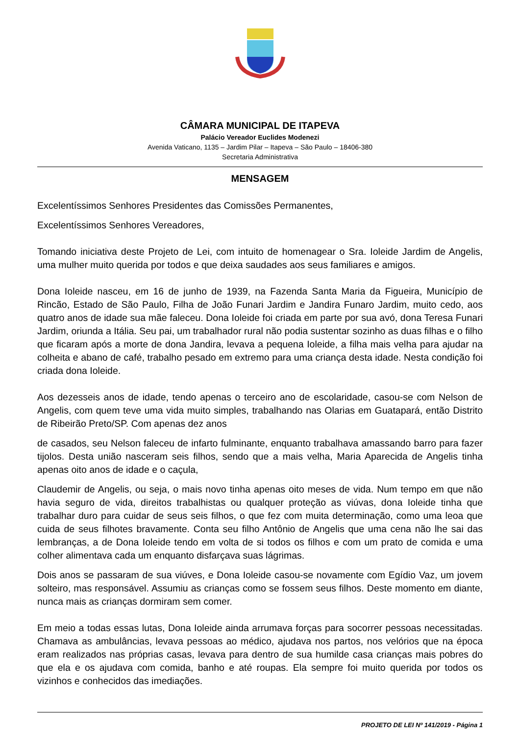CÂMARA MUNICIPAL DE ITAPEVA
Palácio Vereador Euclides Modenezi
Avenida Vaticano, 1135 – Jardim Pilar – Itapeva – São Paulo – 18406-380
Secretaria Administrativa
MENSAGEM
Excelentíssimos Senhores Presidentes das Comissões Permanentes,
Excelentíssimos Senhores Vereadores,
Tomando iniciativa deste Projeto de Lei, com intuito de homenagear o Sra. Ioleide Jardim de Angelis, uma mulher muito querida por todos e que deixa saudades aos seus familiares e amigos.
Dona Ioleide nasceu, em 16 de junho de 1939, na Fazenda Santa Maria da Figueira, Município de Rincão, Estado de São Paulo, Filha de João Funari Jardim e Jandira Funaro Jardim, muito cedo, aos quatro anos de idade sua mãe faleceu. Dona Ioleide foi criada em parte por sua avó, dona Teresa Funari Jardim, oriunda a Itália. Seu pai, um trabalhador rural não podia sustentar sozinho as duas filhas e o filho que ficaram após a morte de dona Jandira, levava a pequena Ioleide, a filha mais velha para ajudar na colheita e abano de café, trabalho pesado em extremo para uma criança desta idade. Nesta condição foi criada dona Ioleide.
Aos dezesseis anos de idade, tendo apenas o terceiro ano de escolaridade, casou-se com Nelson de Angelis, com quem teve uma vida muito simples, trabalhando nas Olarias em Guatapará, então Distrito de Ribeirão Preto/SP. Com apenas dez anos
de casados, seu Nelson faleceu de infarto fulminante, enquanto trabalhava amassando barro para fazer tijolos. Desta união nasceram seis filhos, sendo que a mais velha, Maria Aparecida de Angelis tinha apenas oito anos de idade e o caçula,
Claudemir de Angelis, ou seja, o mais novo tinha apenas oito meses de vida. Num tempo em que não havia seguro de vida, direitos trabalhistas ou qualquer proteção as viúvas, dona Ioleide tinha que trabalhar duro para cuidar de seus seis filhos, o que fez com muita determinação, como uma leoa que cuida de seus filhotes bravamente. Conta seu filho Antônio de Angelis que uma cena não lhe sai das lembranças, a de Dona Ioleide tendo em volta de si todos os filhos e com um prato de comida e uma colher alimentava cada um enquanto disfarçava suas lágrimas.
Dois anos se passaram de sua viúves, e Dona Ioleide casou-se novamente com Egídio Vaz, um jovem solteiro, mas responsável. Assumiu as crianças como se fossem seus filhos. Deste momento em diante, nunca mais as crianças dormiram sem comer.
Em meio a todas essas lutas, Dona Ioleide ainda arrumava forças para socorrer pessoas necessitadas. Chamava as ambulâncias, levava pessoas ao médico, ajudava nos partos, nos velórios que na época eram realizados nas próprias casas, levava para dentro de sua humilde casa crianças mais pobres do que ela e os ajudava com comida, banho e até roupas. Ela sempre foi muito querida por todos os vizinhos e conhecidos das imediações.
PROJETO DE LEI Nº 141/2019 - Página 1